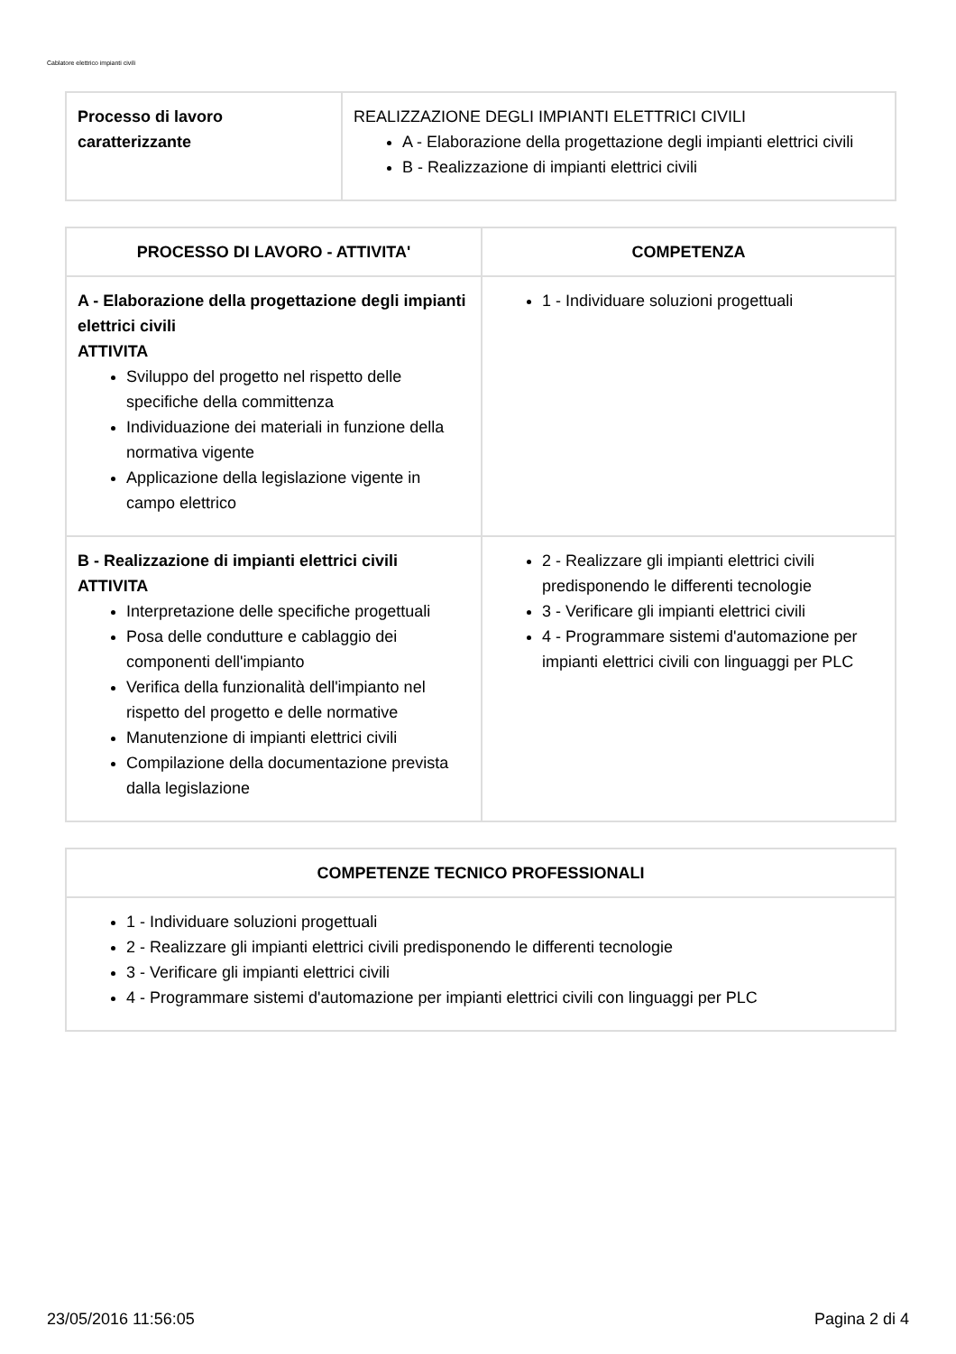Cablatore elettrico impianti civili
| Processo di lavoro caratterizzante | REALIZZAZIONE DEGLI IMPIANTI ELETTRICI CIVILI A - Elaborazione della progettazione degli impianti elettrici civili B - Realizzazione di impianti elettrici civili |
| PROCESSO DI LAVORO - ATTIVITA' | COMPETENZA |
| --- | --- |
| A - Elaborazione della progettazione degli impianti elettrici civili ATTIVITA Sviluppo del progetto nel rispetto delle specifiche della committenza Individuazione dei materiali in funzione della normativa vigente Applicazione della legislazione vigente in campo elettrico | 1 - Individuare soluzioni progettuali |
| B - Realizzazione di impianti elettrici civili ATTIVITA Interpretazione delle specifiche progettuali Posa delle condutture e cablaggio dei componenti dell'impianto Verifica della funzionalità dell'impianto nel rispetto del progetto e delle normative Manutenzione di impianti elettrici civili Compilazione della documentazione prevista dalla legislazione | 2 - Realizzare gli impianti elettrici civili predisponendo le differenti tecnologie 3 - Verificare gli impianti elettrici civili 4 - Programmare sistemi d'automazione per impianti elettrici civili con linguaggi per PLC |
| COMPETENZE TECNICO PROFESSIONALI |
| --- |
| 1 - Individuare soluzioni progettuali 2 - Realizzare gli impianti elettrici civili predisponendo le differenti tecnologie 3 - Verificare gli impianti elettrici civili 4 - Programmare sistemi d'automazione per impianti elettrici civili con linguaggi per PLC |
23/05/2016 11:56:05 Pagina 2 di 4